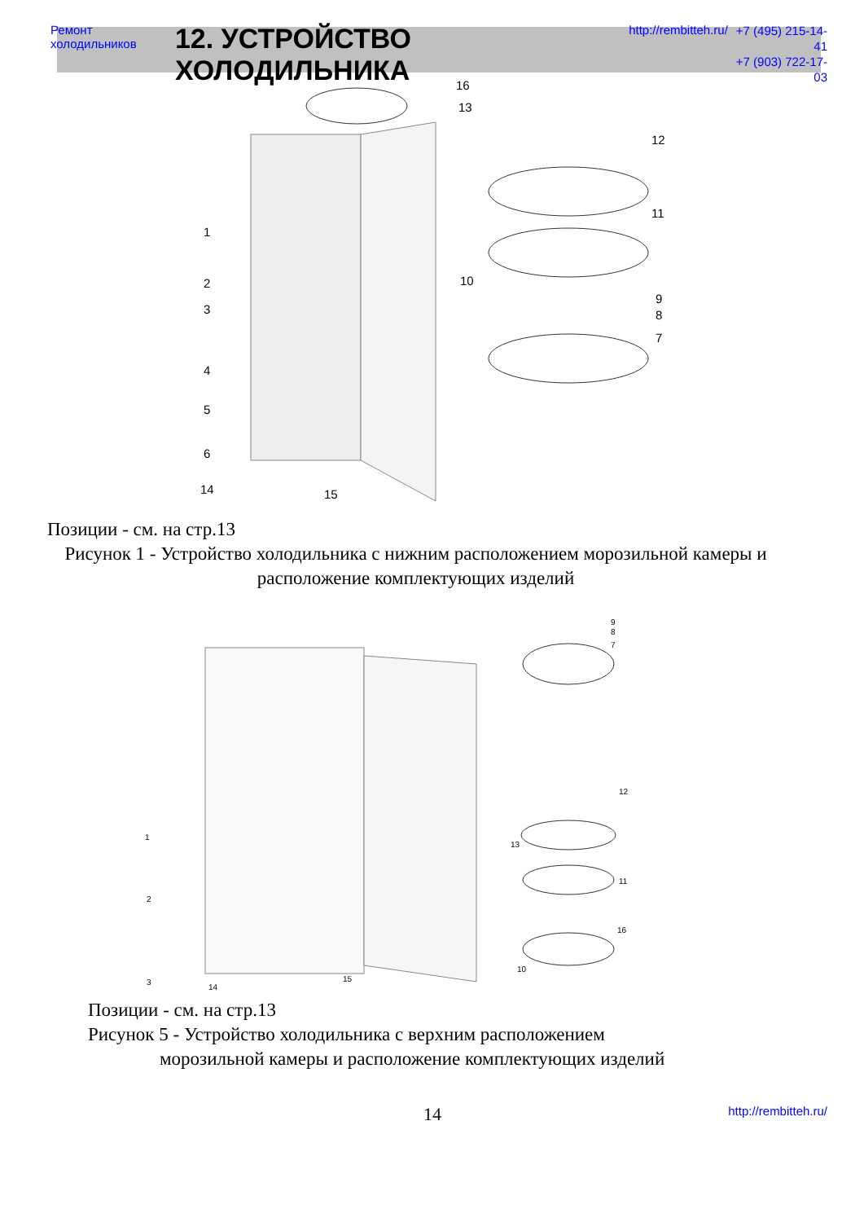Ремонт холодильников
12. УСТРОЙСТВО ХОЛОДИЛЬНИКА
http://rembitteh.ru/
+7 (495) 215-14-41
+7 (903) 722-17-03
16
13
12
11
10
9
8
7
1
2
3
4
5
6
14
15
Позиции - см. на стр.13
Рисунок 1 - Устройство холодильника с нижним расположением морозильной камеры и расположение комплектующих изделий
9
8
7
12
13
11
16
10
1
2
3
14
15
Позиции - см. на стр.13
Рисунок 5 - Устройство холодильника с верхним расположением
морозильной камеры и расположение комплектующих изделий
14 http://rembitteh.ru/